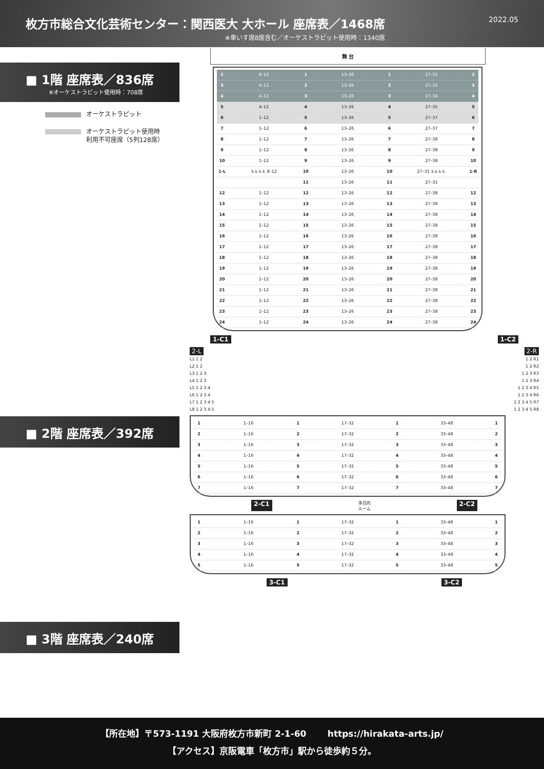枚方市総合文化芸術センター：関西医大 大ホール 座席表／1468席
※車いす席8席含む／オーケストラピット使用時：1340席
2022.05
■ 1階 座席表／836席
※オーケストラピット使用時：708席
オーケストラピット
オーケストラピット使用時
利用不可座席（5列128席）
■ 2階 座席表／392席
■ 3階 座席表／240席
舞 台
2 8–12 1 13–26 1 27–31 2
3 6–12 2 13–26 2 27–33 3
4 4–12 3 13–26 3 27–34 4
5 4–12 4 13–26 4 27–35 5
6 1–12 5 13–26 5 27–37 6
7 1–12 6 13–26 6 27–37 7
8 1–12 7 13–26 7 27–38 8
9 1–12 8 13–26 8 27–38 9
10 1–12 9 13–26 9 27–38 10
1-L ♿♿♿♿ 8–12 10 13–26 10 27–31 ♿♿♿♿ 1-R
11 13–26 11 27–31
12 1–12 12 13–26 12 27–38 12
13 1–12 13 13–26 13 27–38 13
14 1–12 14 13–26 14 27–38 14
15 1–12 15 13–26 15 27–38 15
16 1–12 16 13–26 16 27–38 16
17 1–12 17 13–26 17 27–38 17
18 1–12 18 13–26 18 27–38 18
19 1–12 19 13–26 19 27–38 19
20 1–12 20 13–26 20 27–38 20
21 1–12 21 13–26 21 27–38 21
22 1–12 22 13–26 22 27–38 22
23 1–12 23 13–26 23 27–38 23
24 1–12 24 13–26 24 27–38 24
1-C1 1-C2
2-L
L1 1 2
L2 1 2
L3 1 2 3
L4 1 2 3
L5 1 2 3 4
L6 1 2 3 4
L7 1 2 3 4 5
L8 1 2 3 4 5
2-R
1 2 R1
1 2 R2
1 2 3 R3
1 2 3 R4
1 2 3 4 R5
1 2 3 4 R6
1 2 3 4 5 R7
1 2 3 4 5 R8
1 1–16 1 17–32 1 33–48 1
2 1–16 2 17–32 2 33–48 2
3 1–16 3 17–32 3 33–48 3
4 1–16 4 17–32 4 33–48 4
5 1–16 5 17–32 5 33–48 5
6 1–16 6 17–32 6 33–48 6
7 1–16 7 17–32 7 33–48 7
2-C1 多目的
ルーム 2-C2
1 1–16 1 17–32 1 33–48 1
2 1–16 2 17–32 2 33–48 2
3 1–16 3 17–32 3 33–48 3
4 1–16 4 17–32 4 33–48 4
5 1–16 5 17–32 5 33–48 5
3-C1 3-C2
【所在地】〒573-1191 大阪府枚方市新町 2-1-60 https://hirakata-arts.jp/
【アクセス】京阪電車「枚方市」駅から徒歩約５分。